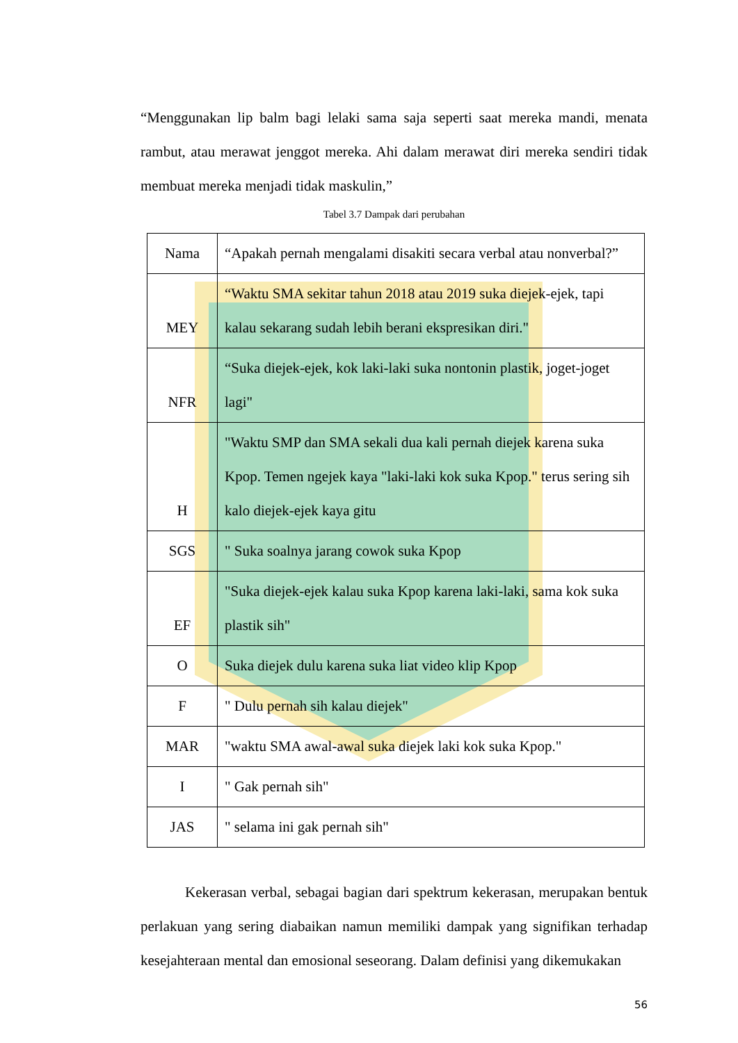“Menggunakan lip balm bagi lelaki sama saja seperti saat mereka mandi, menata rambut, atau merawat jenggot mereka. Ahi dalam merawat diri mereka sendiri tidak membuat mereka menjadi tidak maskulin,”
Tabel 3.7 Dampak dari perubahan
| Nama | “Apakah pernah mengalami disakiti secara verbal atau nonverbal?” |
| MEY | “Waktu SMA sekitar tahun 2018 atau 2019 suka diejek-ejek, tapi kalau sekarang sudah lebih berani ekspresikan diri." |
| NFR | “Suka diejek-ejek, kok laki-laki suka nontonin plastik, joget-joget lagi" |
| H | "Waktu SMP dan SMA sekali dua kali pernah diejek karena suka Kpop. Temen ngejek kaya "laki-laki kok suka Kpop." terus sering sih kalo diejek-ejek kaya gitu |
| SGS | " Suka soalnya jarang cowok suka Kpop |
| EF | "Suka diejek-ejek kalau suka Kpop karena laki-laki, sama kok suka plastik sih" |
| O | Suka diejek dulu karena suka liat video klip Kpop |
| F | " Dulu pernah sih kalau diejek" |
| MAR | "waktu SMA awal-awal suka diejek laki kok suka Kpop." |
| I | " Gak pernah sih" |
| JAS | " selama ini gak pernah sih" |
Kekerasan verbal, sebagai bagian dari spektrum kekerasan, merupakan bentuk perlakuan yang sering diabaikan namun memiliki dampak yang signifikan terhadap kesejahteraan mental dan emosional seseorang. Dalam definisi yang dikemukakan
56